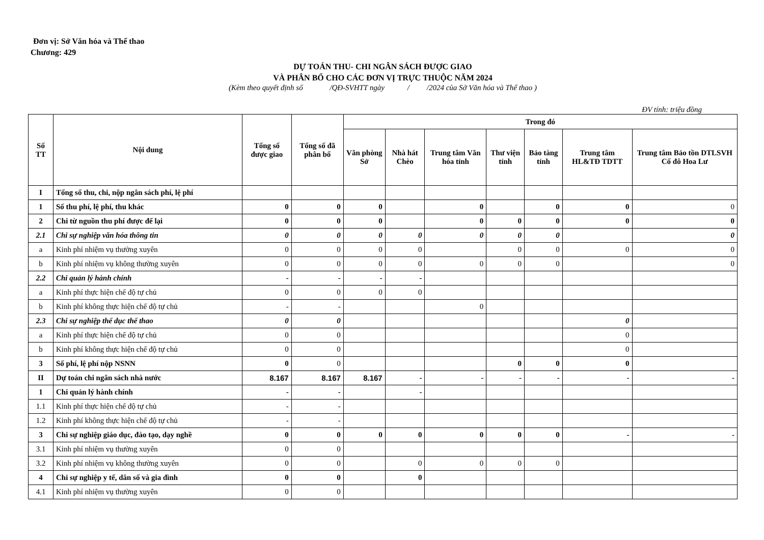Đơn vị: Sở Văn hóa và Thể thao
Chương: 429
DỰ TOÁN THU- CHI NGÂN SÁCH ĐƯỢC GIAO
VÀ PHÂN BỔ CHO CÁC ĐƠN VỊ TRỰC THUỘC NĂM 2024
(Kèm theo quyết định số /QĐ-SVHTT ngày / /2024 của Sở Văn hóa và Thể thao )
ĐV tính: triệu đồng
| Số TT | Nội dung | Tổng số được giao | Tổng số đã phân bổ | Trong đó | | | | | | |
| --- | --- | --- | --- | --- | --- | --- | --- | --- | --- | --- |
| | | | | Văn phòng Sở | Nhà hát Chèo | Trung tâm Văn hóa tỉnh | Thư viện tỉnh | Bảo tàng tỉnh | Trung tâm HL&TĐ TDTT | Trung tâm Bảo tồn DTLSVH Cố đô Hoa Lư |
| I | Tổng số thu, chi, nộp ngân sách phí, lệ phí | | | | | | | | | |
| 1 | Số thu phí, lệ phí, thu khác | 0 | 0 | 0 | | 0 | | 0 | 0 | 0 |
| 2 | Chi từ nguồn thu phí được để lại | 0 | 0 | 0 | | 0 | 0 | 0 | 0 | 0 |
| 2.1 | Chi sự nghiệp văn hóa thông tin | 0 | 0 | 0 | 0 | 0 | 0 | 0 | | 0 |
| a | Kinh phí nhiệm vụ thường xuyên | 0 | 0 | 0 | 0 | | 0 | 0 | 0 | 0 |
| b | Kinh phí nhiệm vụ không thường xuyên | 0 | 0 | 0 | 0 | 0 | 0 | 0 | | 0 |
| 2.2 | Chi quản lý hành chính | - | - | - | - | | | | | |
| a | Kinh phí thực hiện chế độ tự chủ | 0 | 0 | 0 | 0 | | | | | |
| b | Kinh phí không thực hiện chế độ tự chủ | - | - | | | 0 | | | | |
| 2.3 | Chi sự nghiệp thể dục thể thao | 0 | 0 | | | | | | 0 | |
| a | Kinh phí thực hiện chế độ tự chủ | 0 | 0 | | | | | | 0 | |
| b | Kinh phí không thực hiện chế độ tự chủ | 0 | 0 | | | | | | 0 | |
| 3 | Số phí, lệ phí nộp NSNN | 0 | 0 | | | | 0 | 0 | 0 | |
| II | Dự toán chi ngân sách nhà nước | 8.167 | 8.167 | 8.167 | - | - | - | - | - | - |
| 1 | Chi quản lý hành chính | - | - | | - | | | | | |
| 1.1 | Kinh phí thực hiện chế độ tự chủ | - | - | | | | | | | |
| 1.2 | Kinh phí không thực hiện chế độ tự chủ | - | - | | | | | | | |
| 3 | Chi sự nghiệp giáo dục, đào tạo, dạy nghề | 0 | 0 | 0 | 0 | 0 | 0 | 0 | - | - |
| 3.1 | Kinh phí nhiệm vụ thường xuyên | 0 | 0 | | | | | | | |
| 3.2 | Kinh phí nhiệm vụ không thường xuyên | 0 | 0 | | 0 | 0 | 0 | 0 | | |
| 4 | Chi sự nghiệp y tế, dân số và gia đình | 0 | 0 | | 0 | | | | | |
| 4.1 | Kinh phí nhiệm vụ thường xuyên | 0 | 0 | | | | | | | |